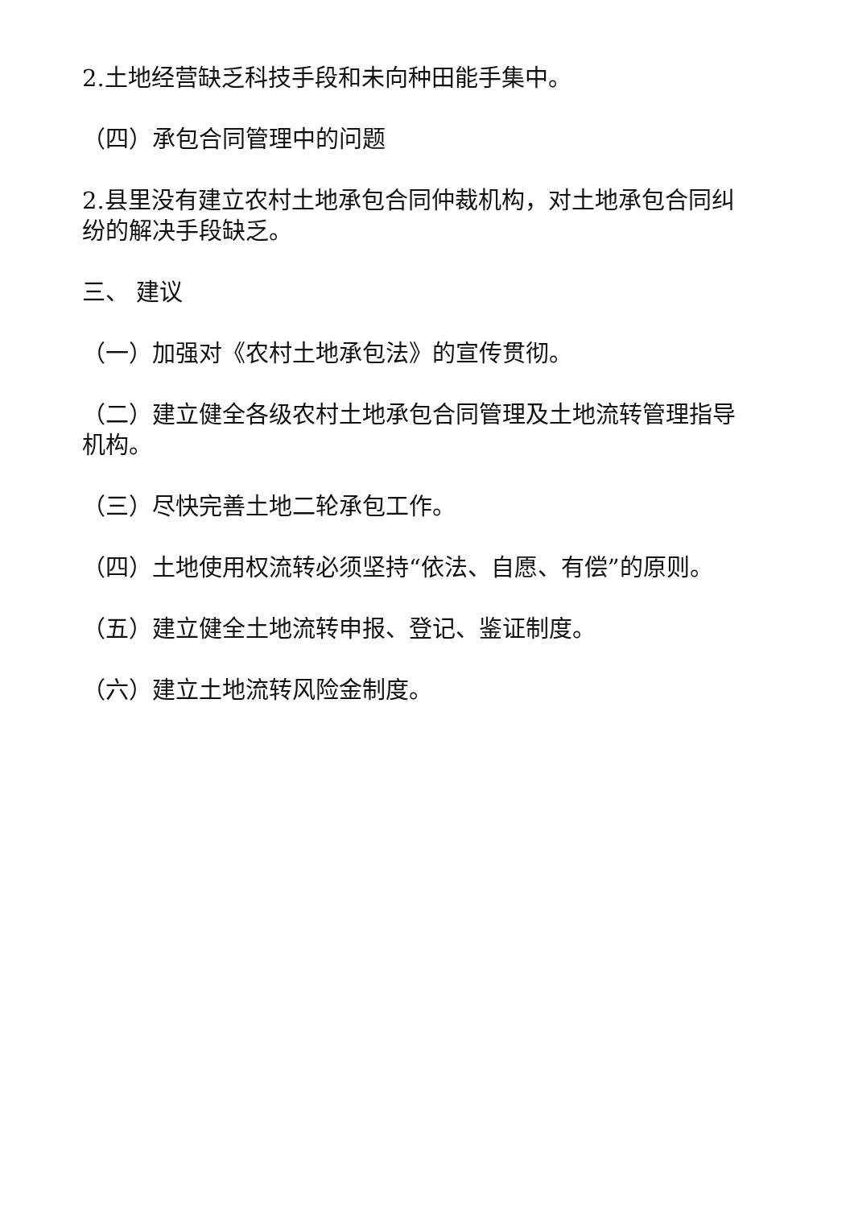2.土地经营缺乏科技手段和未向种田能手集中。
（四）承包合同管理中的问题
2.县里没有建立农村土地承包合同仲裁机构，对土地承包合同纠纷的解决手段缺乏。
三、 建议
（一）加强对《农村土地承包法》的宣传贯彻。
（二）建立健全各级农村土地承包合同管理及土地流转管理指导机构。
（三）尽快完善土地二轮承包工作。
（四）土地使用权流转必须坚持“依法、自愿、有偿”的原则。
（五）建立健全土地流转申报、登记、鉴证制度。
（六）建立土地流转风险金制度。